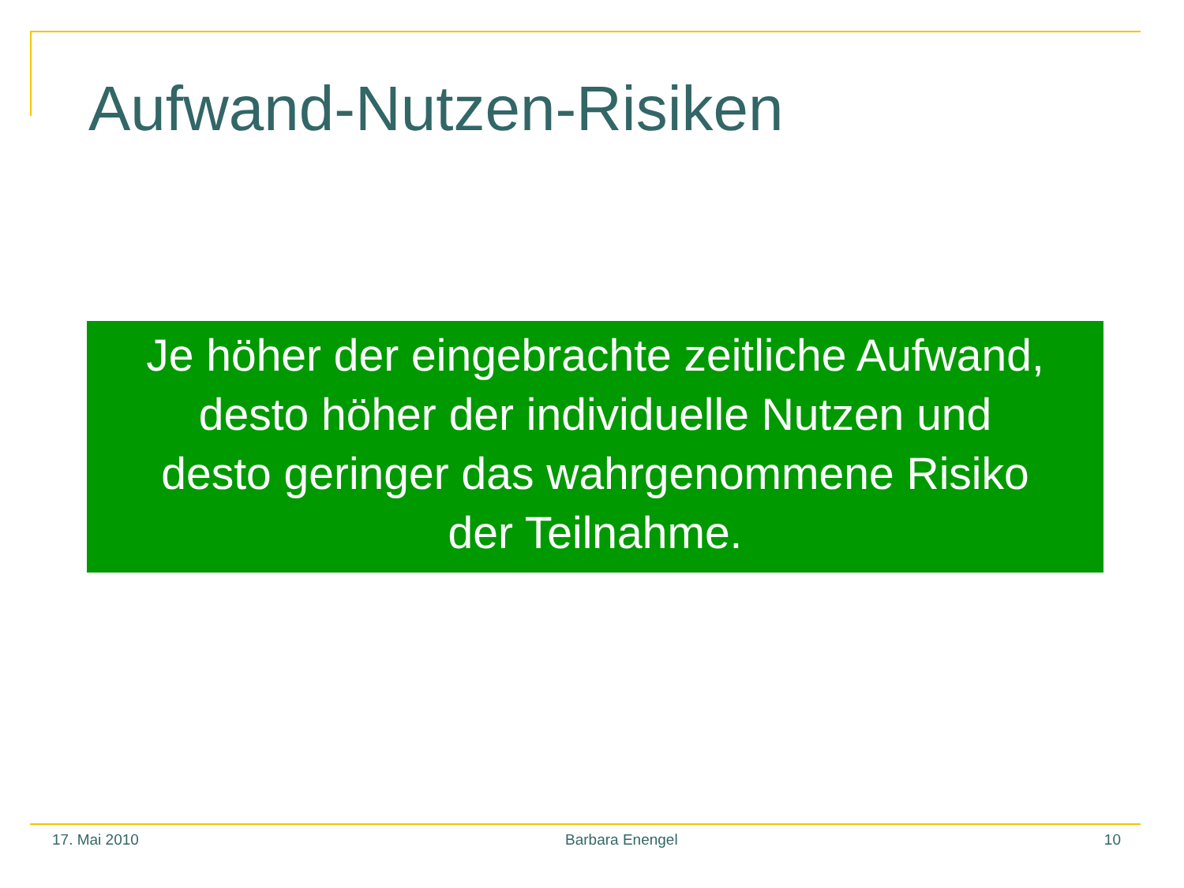Aufwand-Nutzen-Risiken
Je höher der eingebrachte zeitliche Aufwand,
desto höher der individuelle Nutzen und
desto geringer das wahrgenommene Risiko
der Teilnahme.
17. Mai 2010 Barbara Enengel 10